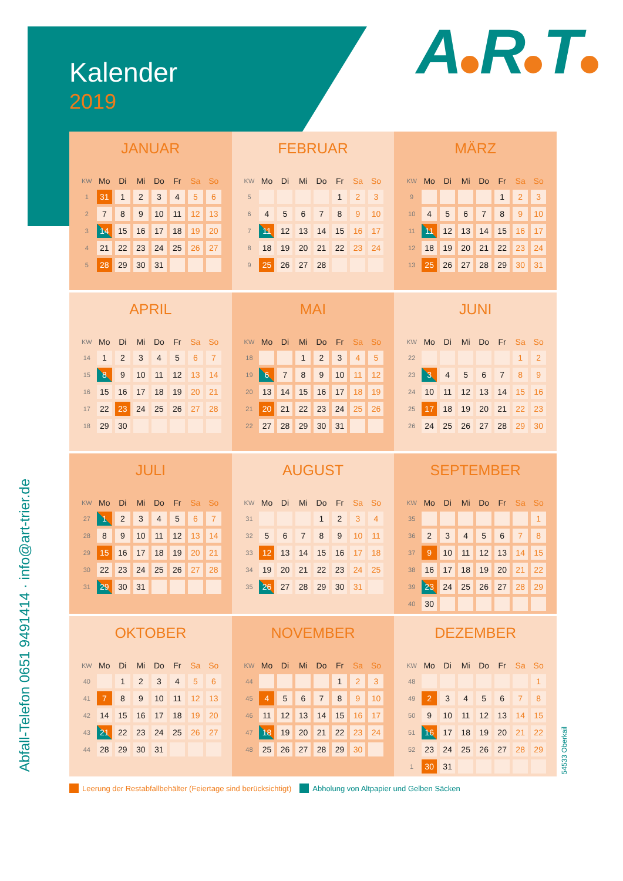Kalender
2019
A R T
Abfall-Telefon 0651 9491414 · info@art-trier.de
JANUAR
| KW | Mo | Di | Mi | Do | Fr | Sa | So |
| --- | --- | --- | --- | --- | --- | --- | --- |
| 1 | 31 | 1 | 2 | 3 | 4 | 5 | 6 |
| 2 | 7 | 8 | 9 | 10 | 11 | 12 | 13 |
| 3 | 14 | 15 | 16 | 17 | 18 | 19 | 20 |
| 4 | 21 | 22 | 23 | 24 | 25 | 26 | 27 |
| 5 | 28 | 29 | 30 | 31 | | | |
FEBRUAR
| KW | Mo | Di | Mi | Do | Fr | Sa | So |
| --- | --- | --- | --- | --- | --- | --- | --- |
| 5 | | | | | 1 | 2 | 3 |
| 6 | 4 | 5 | 6 | 7 | 8 | 9 | 10 |
| 7 | 11 | 12 | 13 | 14 | 15 | 16 | 17 |
| 8 | 18 | 19 | 20 | 21 | 22 | 23 | 24 |
| 9 | 25 | 26 | 27 | 28 | | | |
MÄRZ
| KW | Mo | Di | Mi | Do | Fr | Sa | So |
| --- | --- | --- | --- | --- | --- | --- | --- |
| 9 | | | | | 1 | 2 | 3 |
| 10 | 4 | 5 | 6 | 7 | 8 | 9 | 10 |
| 11 | 11 | 12 | 13 | 14 | 15 | 16 | 17 |
| 12 | 18 | 19 | 20 | 21 | 22 | 23 | 24 |
| 13 | 25 | 26 | 27 | 28 | 29 | 30 | 31 |
APRIL
| KW | Mo | Di | Mi | Do | Fr | Sa | So |
| --- | --- | --- | --- | --- | --- | --- | --- |
| 14 | 1 | 2 | 3 | 4 | 5 | 6 | 7 |
| 15 | 8 | 9 | 10 | 11 | 12 | 13 | 14 |
| 16 | 15 | 16 | 17 | 18 | 19 | 20 | 21 |
| 17 | 22 | 23 | 24 | 25 | 26 | 27 | 28 |
| 18 | 29 | 30 | | | | | |
MAI
| KW | Mo | Di | Mi | Do | Fr | Sa | So |
| --- | --- | --- | --- | --- | --- | --- | --- |
| 18 | | | 1 | 2 | 3 | 4 | 5 |
| 19 | 6 | 7 | 8 | 9 | 10 | 11 | 12 |
| 20 | 13 | 14 | 15 | 16 | 17 | 18 | 19 |
| 21 | 20 | 21 | 22 | 23 | 24 | 25 | 26 |
| 22 | 27 | 28 | 29 | 30 | 31 | | |
JUNI
| KW | Mo | Di | Mi | Do | Fr | Sa | So |
| --- | --- | --- | --- | --- | --- | --- | --- |
| 22 | | | | | | 1 | 2 |
| 23 | 3 | 4 | 5 | 6 | 7 | 8 | 9 |
| 24 | 10 | 11 | 12 | 13 | 14 | 15 | 16 |
| 25 | 17 | 18 | 19 | 20 | 21 | 22 | 23 |
| 26 | 24 | 25 | 26 | 27 | 28 | 29 | 30 |
JULI
| KW | Mo | Di | Mi | Do | Fr | Sa | So |
| --- | --- | --- | --- | --- | --- | --- | --- |
| 27 | 1 | 2 | 3 | 4 | 5 | 6 | 7 |
| 28 | 8 | 9 | 10 | 11 | 12 | 13 | 14 |
| 29 | 15 | 16 | 17 | 18 | 19 | 20 | 21 |
| 30 | 22 | 23 | 24 | 25 | 26 | 27 | 28 |
| 31 | 29 | 30 | 31 | | | | |
AUGUST
| KW | Mo | Di | Mi | Do | Fr | Sa | So |
| --- | --- | --- | --- | --- | --- | --- | --- |
| 31 | | | | 1 | 2 | 3 | 4 |
| 32 | 5 | 6 | 7 | 8 | 9 | 10 | 11 |
| 33 | 12 | 13 | 14 | 15 | 16 | 17 | 18 |
| 34 | 19 | 20 | 21 | 22 | 23 | 24 | 25 |
| 35 | 26 | 27 | 28 | 29 | 30 | 31 | |
SEPTEMBER
| KW | Mo | Di | Mi | Do | Fr | Sa | So |
| --- | --- | --- | --- | --- | --- | --- | --- |
| 35 | | | | | | | 1 |
| 36 | 2 | 3 | 4 | 5 | 6 | 7 | 8 |
| 37 | 9 | 10 | 11 | 12 | 13 | 14 | 15 |
| 38 | 16 | 17 | 18 | 19 | 20 | 21 | 22 |
| 39 | 23 | 24 | 25 | 26 | 27 | 28 | 29 |
| 40 | 30 | | | | | | |
OKTOBER
| KW | Mo | Di | Mi | Do | Fr | Sa | So |
| --- | --- | --- | --- | --- | --- | --- | --- |
| 40 | | 1 | 2 | 3 | 4 | 5 | 6 |
| 41 | 7 | 8 | 9 | 10 | 11 | 12 | 13 |
| 42 | 14 | 15 | 16 | 17 | 18 | 19 | 20 |
| 43 | 21 | 22 | 23 | 24 | 25 | 26 | 27 |
| 44 | 28 | 29 | 30 | 31 | | | |
NOVEMBER
| KW | Mo | Di | Mi | Do | Fr | Sa | So |
| --- | --- | --- | --- | --- | --- | --- | --- |
| 44 | | | | | 1 | 2 | 3 |
| 45 | 4 | 5 | 6 | 7 | 8 | 9 | 10 |
| 46 | 11 | 12 | 13 | 14 | 15 | 16 | 17 |
| 47 | 18 | 19 | 20 | 21 | 22 | 23 | 24 |
| 48 | 25 | 26 | 27 | 28 | 29 | 30 | |
DEZEMBER
| KW | Mo | Di | Mi | Do | Fr | Sa | So |
| --- | --- | --- | --- | --- | --- | --- | --- |
| 48 | | | | | | | 1 |
| 49 | 2 | 3 | 4 | 5 | 6 | 7 | 8 |
| 50 | 9 | 10 | 11 | 12 | 13 | 14 | 15 |
| 51 | 16 | 17 | 18 | 19 | 20 | 21 | 22 |
| 52 | 23 | 24 | 25 | 26 | 27 | 28 | 29 |
| 1 | 30 | 31 | | | | | |
54533 Oberkail
Leerung der Restabfallbehälter (Feiertage sind berücksichtigt) Abholung von Altpapier und Gelben Säcken